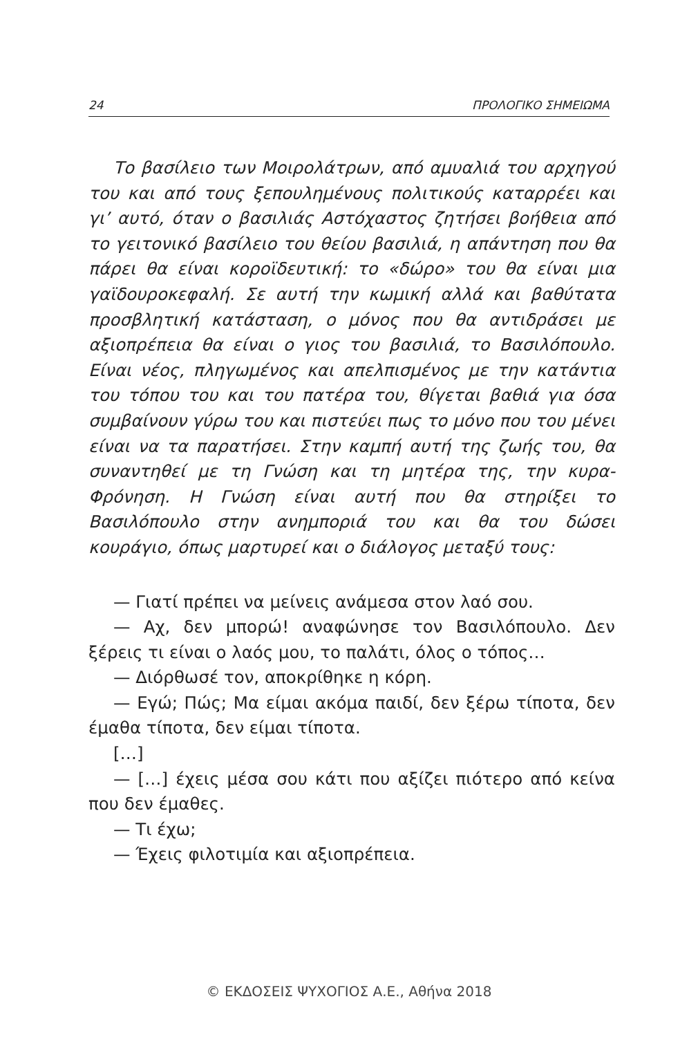24 ΠΡΟΛΟΓΙΚΟ ΣΗΜΕΙΩΜΑ
Το βασίλειο των Μοιρολάτρων, από αμυαλιά του αρχηγού του και από τους ξεπουλημένους πολιτικούς καταρρέει και γι’ αυτό, όταν ο βασιλιάς Αστόχαστος ζητήσει βοήθεια από το γειτονικό βασίλειο του θείου βασιλιά, η απάντηση που θα πάρει θα είναι κοροϊδευτική: το «δώρο» του θα είναι μια γαϊδουροκεφαλή. Σε αυτή την κωμική αλλά και βαθύτατα προσβλητική κατάσταση, ο μόνος που θα αντιδράσει με αξιοπρέπεια θα είναι ο γιος του βασιλιά, το Βασιλόπουλο. Είναι νέος, πληγωμένος και απελπισμένος με την κατάντια του τόπου του και του πατέρα του, θίγεται βαθιά για όσα συμβαίνουν γύρω του και πιστεύει πως το μόνο που του μένει είναι να τα παρατήσει. Στην καμπή αυτή της ζωής του, θα συναντηθεί με τη Γνώση και τη μητέρα της, την κυρα-Φρόνηση. Η Γνώση είναι αυτή που θα στηρίξει το Βασιλόπουλο στην ανημποριά του και θα του δώσει κουράγιο, όπως μαρτυρεί και ο διάλογος μεταξύ τους:
— Γιατί πρέπει να μείνεις ανάμεσα στον λαό σου.
— Αχ, δεν μπορώ! αναφώνησε τον Βασιλόπουλο. Δεν ξέρεις τι είναι ο λαός μου, το παλάτι, όλος ο τόπος…
— Διόρθωσέ τον, αποκρίθηκε η κόρη.
— Εγώ; Πώς; Μα είμαι ακόμα παιδί, δεν ξέρω τίποτα, δεν έμαθα τίποτα, δεν είμαι τίποτα.
[…]
— […] έχεις μέσα σου κάτι που αξίζει πιότερο από κείνα που δεν έμαθες.
— Τι έχω;
— Έχεις φιλοτιμία και αξιοπρέπεια.
© ΕΚΔΟΣΕΙΣ ΨΥΧΟΓΙΟΣ Α.Ε., Αθήνα 2018